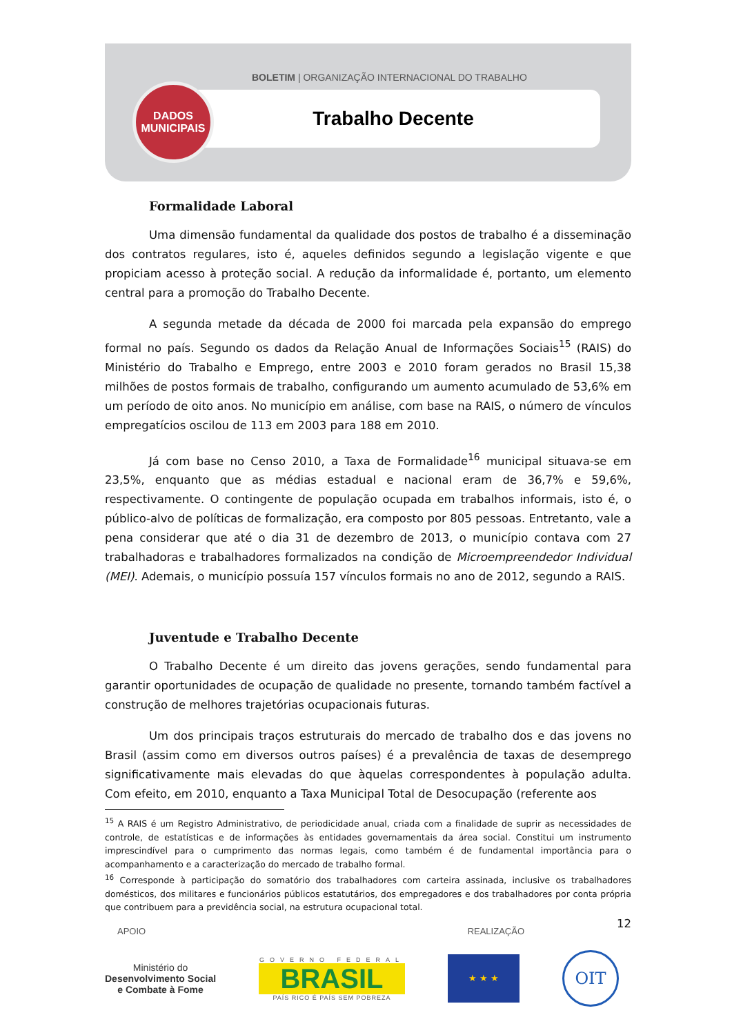BOLETIM | ORGANIZAÇÃO INTERNACIONAL DO TRABALHO
Trabalho Decente
DADOS
MUNICIPAIS
Formalidade Laboral
Uma dimensão fundamental da qualidade dos postos de trabalho é a disseminação dos contratos regulares, isto é, aqueles definidos segundo a legislação vigente e que propiciam acesso à proteção social. A redução da informalidade é, portanto, um elemento central para a promoção do Trabalho Decente.
A segunda metade da década de 2000 foi marcada pela expansão do emprego formal no país. Segundo os dados da Relação Anual de Informações Sociais<sup>15</sup> (RAIS) do Ministério do Trabalho e Emprego, entre 2003 e 2010 foram gerados no Brasil 15,38 milhões de postos formais de trabalho, configurando um aumento acumulado de 53,6% em um período de oito anos. No município em análise, com base na RAIS, o número de vínculos empregatícios oscilou de 113 em 2003 para 188 em 2010.
Já com base no Censo 2010, a Taxa de Formalidade<sup>16</sup> municipal situava-se em 23,5%, enquanto que as médias estadual e nacional eram de 36,7% e 59,6%, respectivamente. O contingente de população ocupada em trabalhos informais, isto é, o público-alvo de políticas de formalização, era composto por 805 pessoas. Entretanto, vale a pena considerar que até o dia 31 de dezembro de 2013, o município contava com 27 trabalhadoras e trabalhadores formalizados na condição de Microempreendedor Individual (MEI). Ademais, o município possuía 157 vínculos formais no ano de 2012, segundo a RAIS.
Juventude e Trabalho Decente
O Trabalho Decente é um direito das jovens gerações, sendo fundamental para garantir oportunidades de ocupação de qualidade no presente, tornando também factível a construção de melhores trajetórias ocupacionais futuras.
Um dos principais traços estruturais do mercado de trabalho dos e das jovens no Brasil (assim como em diversos outros países) é a prevalência de taxas de desemprego significativamente mais elevadas do que àquelas correspondentes à população adulta. Com efeito, em 2010, enquanto a Taxa Municipal Total de Desocupação (referente aos
<sup>15</sup> A RAIS é um Registro Administrativo, de periodicidade anual, criada com a finalidade de suprir as necessidades de controle, de estatísticas e de informações às entidades governamentais da área social. Constitui um instrumento imprescindível para o cumprimento das normas legais, como também é de fundamental importância para o acompanhamento e a caracterização do mercado de trabalho formal.
<sup>16</sup> Corresponde à participação do somatório dos trabalhadores com carteira assinada, inclusive os trabalhadores domésticos, dos militares e funcionários públicos estatutários, dos empregadores e dos trabalhadores por conta própria que contribuem para a previdência social, na estrutura ocupacional total.
12
APOIO REALIZAÇÃO
Ministério do
Desenvolvimento Social
e Combate à Fome
GOVERNO FEDERAL
BRASIL
PAÍS RICO É PAÍS SEM POBREZA
★ ★ ★
OIT